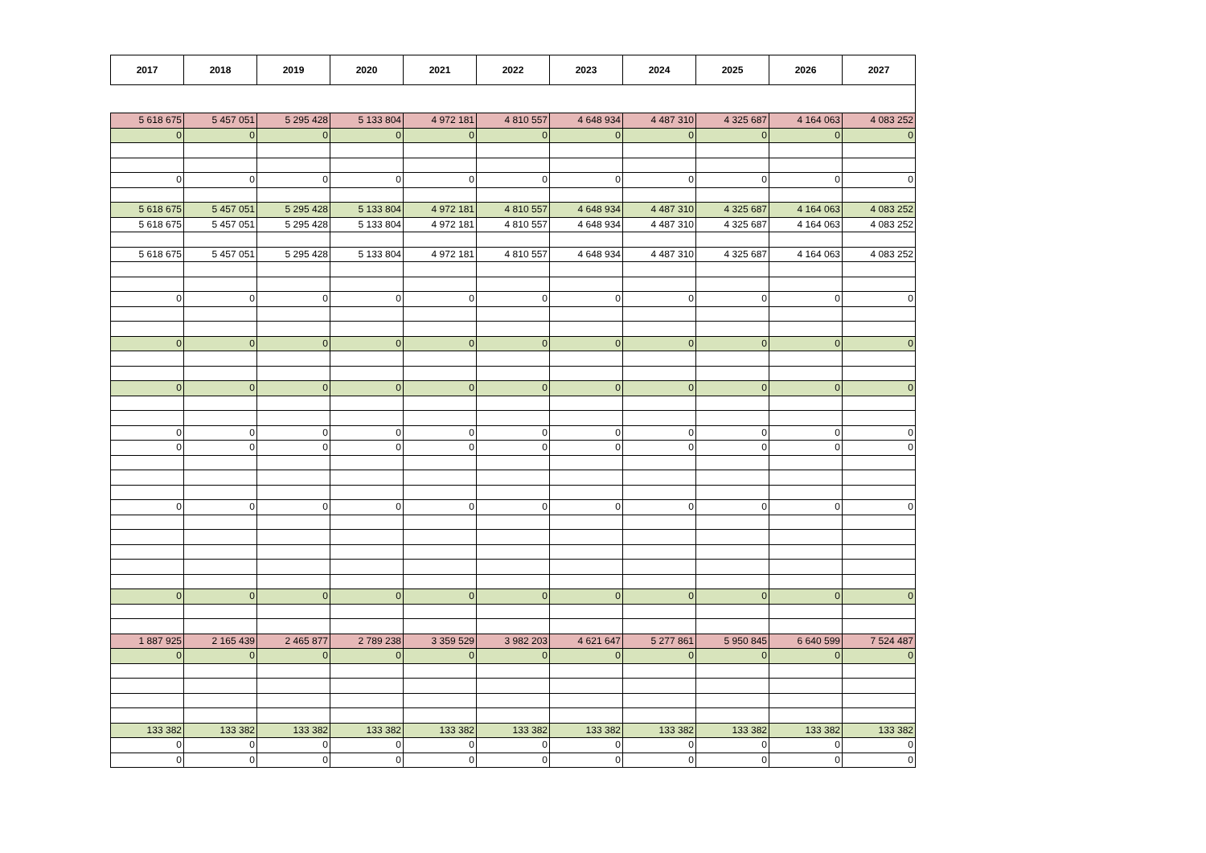| 2017 | 2018 | 2019 | 2020 | 2021 | 2022 | 2023 | 2024 | 2025 | 2026 | 2027 |
| --- | --- | --- | --- | --- | --- | --- | --- | --- | --- | --- |
| 5 618 675 | 5 457 051 | 5 295 428 | 5 133 804 | 4 972 181 | 4 810 557 | 4 648 934 | 4 487 310 | 4 325 687 | 4 164 063 | 4 083 252 |
| 0 | 0 | 0 | 0 | 0 | 0 | 0 | 0 | 0 | 0 | 0 |
| 0 | 0 | 0 | 0 | 0 | 0 | 0 | 0 | 0 | 0 | 0 |
| 5 618 675 | 5 457 051 | 5 295 428 | 5 133 804 | 4 972 181 | 4 810 557 | 4 648 934 | 4 487 310 | 4 325 687 | 4 164 063 | 4 083 252 |
| 5 618 675 | 5 457 051 | 5 295 428 | 5 133 804 | 4 972 181 | 4 810 557 | 4 648 934 | 4 487 310 | 4 325 687 | 4 164 063 | 4 083 252 |
| 5 618 675 | 5 457 051 | 5 295 428 | 5 133 804 | 4 972 181 | 4 810 557 | 4 648 934 | 4 487 310 | 4 325 687 | 4 164 063 | 4 083 252 |
| 0 | 0 | 0 | 0 | 0 | 0 | 0 | 0 | 0 | 0 | 0 |
| 0 | 0 | 0 | 0 | 0 | 0 | 0 | 0 | 0 | 0 | 0 |
| 0 | 0 | 0 | 0 | 0 | 0 | 0 | 0 | 0 | 0 | 0 |
| 0 | 0 | 0 | 0 | 0 | 0 | 0 | 0 | 0 | 0 | 0 |
| 0 | 0 | 0 | 0 | 0 | 0 | 0 | 0 | 0 | 0 | 0 |
| 0 | 0 | 0 | 0 | 0 | 0 | 0 | 0 | 0 | 0 | 0 |
| 0 | 0 | 0 | 0 | 0 | 0 | 0 | 0 | 0 | 0 | 0 |
| 1 887 925 | 2 165 439 | 2 465 877 | 2 789 238 | 3 359 529 | 3 982 203 | 4 621 647 | 5 277 861 | 5 950 845 | 6 640 599 | 7 524 487 |
| 0 | 0 | 0 | 0 | 0 | 0 | 0 | 0 | 0 | 0 | 0 |
| 133 382 | 133 382 | 133 382 | 133 382 | 133 382 | 133 382 | 133 382 | 133 382 | 133 382 | 133 382 | 133 382 |
| 0 | 0 | 0 | 0 | 0 | 0 | 0 | 0 | 0 | 0 | 0 |
| 0 | 0 | 0 | 0 | 0 | 0 | 0 | 0 | 0 | 0 | 0 |